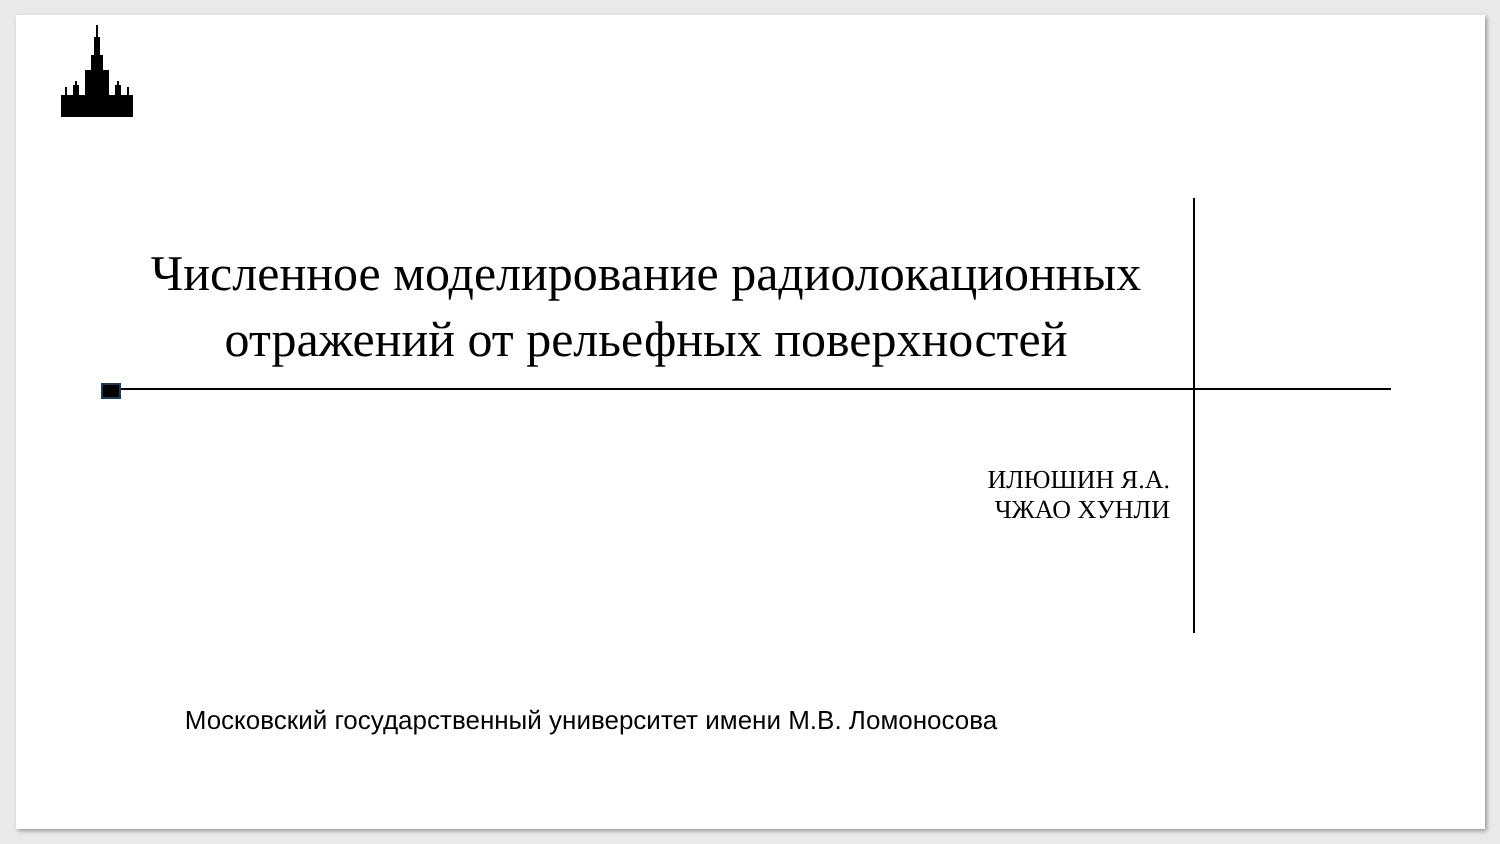Численное моделирование радиолокационных отражений от рельефных поверхностей
ИЛЮШИН Я.А.
ЧЖАО ХУНЛИ
Московский государственный университет имени М.В. Ломоносова